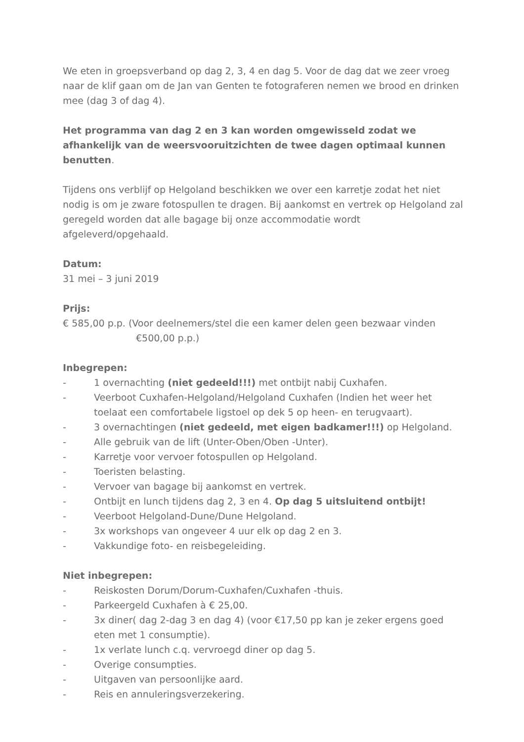We eten in groepsverband op dag 2, 3, 4 en dag 5. Voor de dag dat we zeer vroeg naar de klif gaan om de Jan van Genten te fotograferen nemen we brood en drinken mee (dag 3 of dag 4).
Het programma van dag 2 en 3 kan worden omgewisseld zodat we afhankelijk van de weersvooruitzichten de twee dagen optimaal kunnen benutten.
Tijdens ons verblijf op Helgoland beschikken we over een karretje zodat het niet nodig is om je zware fotospullen te dragen. Bij aankomst en vertrek op Helgoland zal geregeld worden dat alle bagage bij onze accommodatie wordt afgeleverd/opgehaald.
Datum:
31 mei – 3 juni 2019
Prijs:
€ 585,00 p.p. (Voor deelnemers/stel die een kamer delen geen bezwaar vinden
€500,00 p.p.)
Inbegrepen:
- 1 overnachting (niet gedeeld!!!) met ontbijt nabij Cuxhafen.
- Veerboot Cuxhafen-Helgoland/Helgoland Cuxhafen (Indien het weer het toelaat een comfortabele ligstoel op dek 5 op heen- en terugvaart).
- 3 overnachtingen (niet gedeeld, met eigen badkamer!!!) op Helgoland.
- Alle gebruik van de lift (Unter-Oben/Oben -Unter).
- Karretje voor vervoer fotospullen op Helgoland.
- Toeristen belasting.
- Vervoer van bagage bij aankomst en vertrek.
- Ontbijt en lunch tijdens dag 2, 3 en 4. Op dag 5 uitsluitend ontbijt!
- Veerboot Helgoland-Dune/Dune Helgoland.
- 3x workshops van ongeveer 4 uur elk op dag 2 en 3.
- Vakkundige foto- en reisbegeleiding.
Niet inbegrepen:
- Reiskosten Dorum/Dorum-Cuxhafen/Cuxhafen -thuis.
- Parkeergeld Cuxhafen à € 25,00.
- 3x diner( dag 2-dag 3 en dag 4) (voor €17,50 pp kan je zeker ergens goed eten met 1 consumptie).
- 1x verlate lunch c.q. vervroegd diner op dag 5.
- Overige consumpties.
- Uitgaven van persoonlijke aard.
- Reis en annuleringsverzekering.